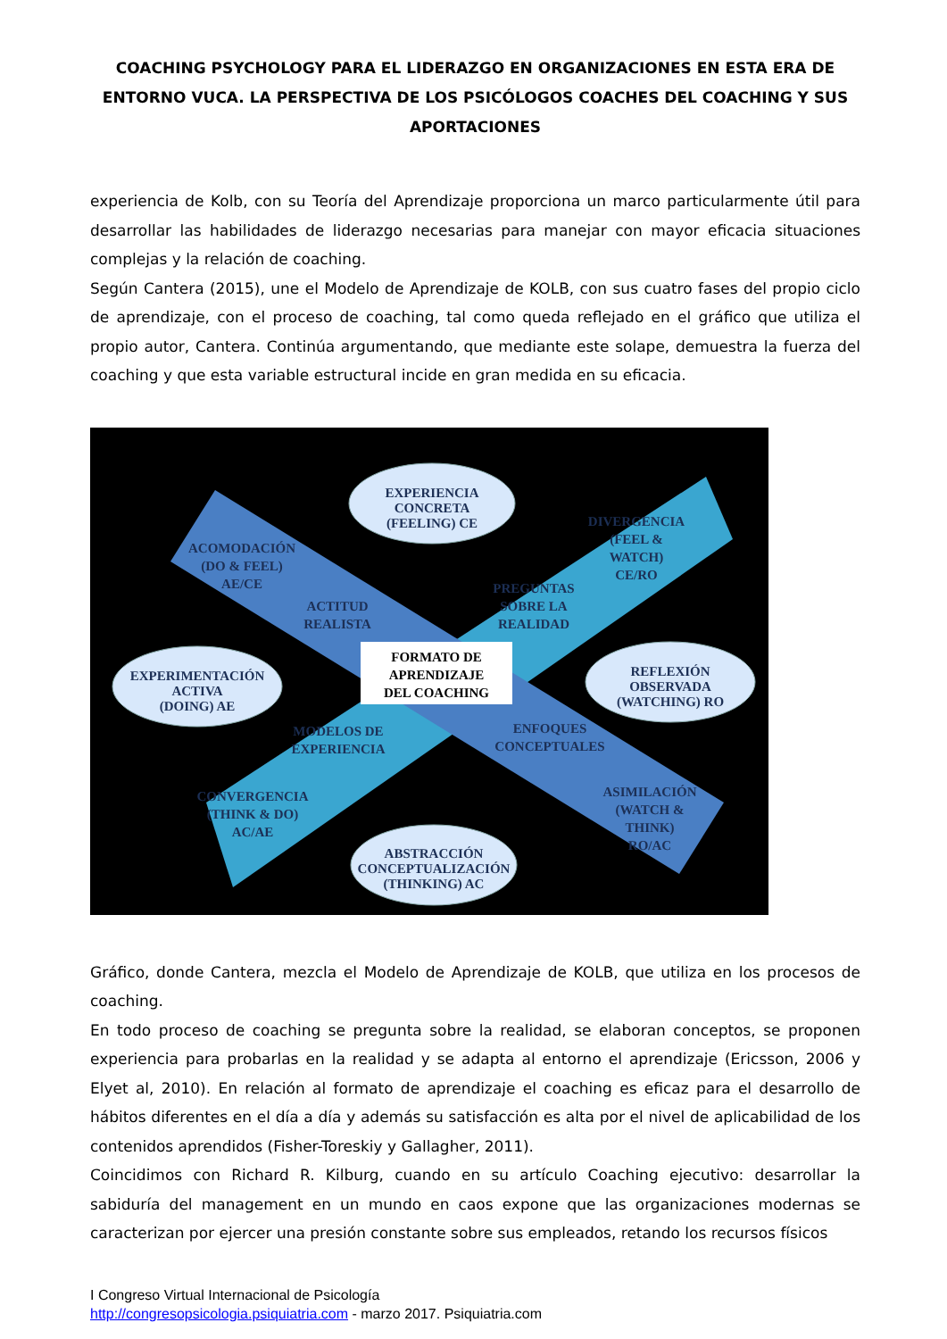COACHING PSYCHOLOGY PARA EL LIDERAZGO EN ORGANIZACIONES EN ESTA ERA DE ENTORNO VUCA. LA PERSPECTIVA DE LOS PSICÓLOGOS COACHES DEL COACHING Y SUS APORTACIONES
experiencia de Kolb, con su Teoría del Aprendizaje proporciona un marco particularmente útil para desarrollar las habilidades de liderazgo necesarias para manejar con mayor eficacia situaciones complejas y la relación de coaching.
Según Cantera (2015), une el Modelo de Aprendizaje de KOLB, con sus cuatro fases del propio ciclo de aprendizaje, con el proceso de coaching, tal como queda reflejado en el gráfico que utiliza el propio autor, Cantera. Continúa argumentando, que mediante este solape, demuestra la fuerza del coaching y que esta variable estructural incide en gran medida en su eficacia.
FORMATO DE
APRENDIZAJE
DEL COACHING
EXPERIENCIA
CONCRETA
(FEELING) CE
EXPERIMENTACIÓN
ACTIVA
(DOING) AE
REFLEXIÓN
OBSERVADA
(WATCHING) RO
ABSTRACCIÓN
CONCEPTUALIZACIÓN
(THINKING) AC
DIVERGENCIA
(FEEL &
WATCH)
CE/RO
ACOMODACIÓN
(DO & FEEL)
AE/CE
CONVERGENCIA
(THINK & DO)
AC/AE
ASIMILACIÓN
(WATCH &
THINK)
RO/AC
PREGUNTAS
SOBRE LA
REALIDAD
ACTITUD
REALISTA
MODELOS DE
EXPERIENCIA
ENFOQUES
CONCEPTUALES
Gráfico, donde Cantera, mezcla el Modelo de Aprendizaje de KOLB, que utiliza en los procesos de coaching.
En todo proceso de coaching se pregunta sobre la realidad, se elaboran conceptos, se proponen experiencia para probarlas en la realidad y se adapta al entorno el aprendizaje (Ericsson, 2006 y Elyet al, 2010). En relación al formato de aprendizaje el coaching es eficaz para el desarrollo de hábitos diferentes en el día a día y además su satisfacción es alta por el nivel de aplicabilidad de los contenidos aprendidos (Fisher-Toreskiy y Gallagher, 2011).
Coincidimos con Richard R. Kilburg, cuando en su artículo Coaching ejecutivo: desarrollar la sabiduría del management en un mundo en caos expone que las organizaciones modernas se caracterizan por ejercer una presión constante sobre sus empleados, retando los recursos físicos
I Congreso Virtual Internacional de Psicología
http://congresopsicologia.psiquiatria.com - marzo 2017. Psiquiatria.com